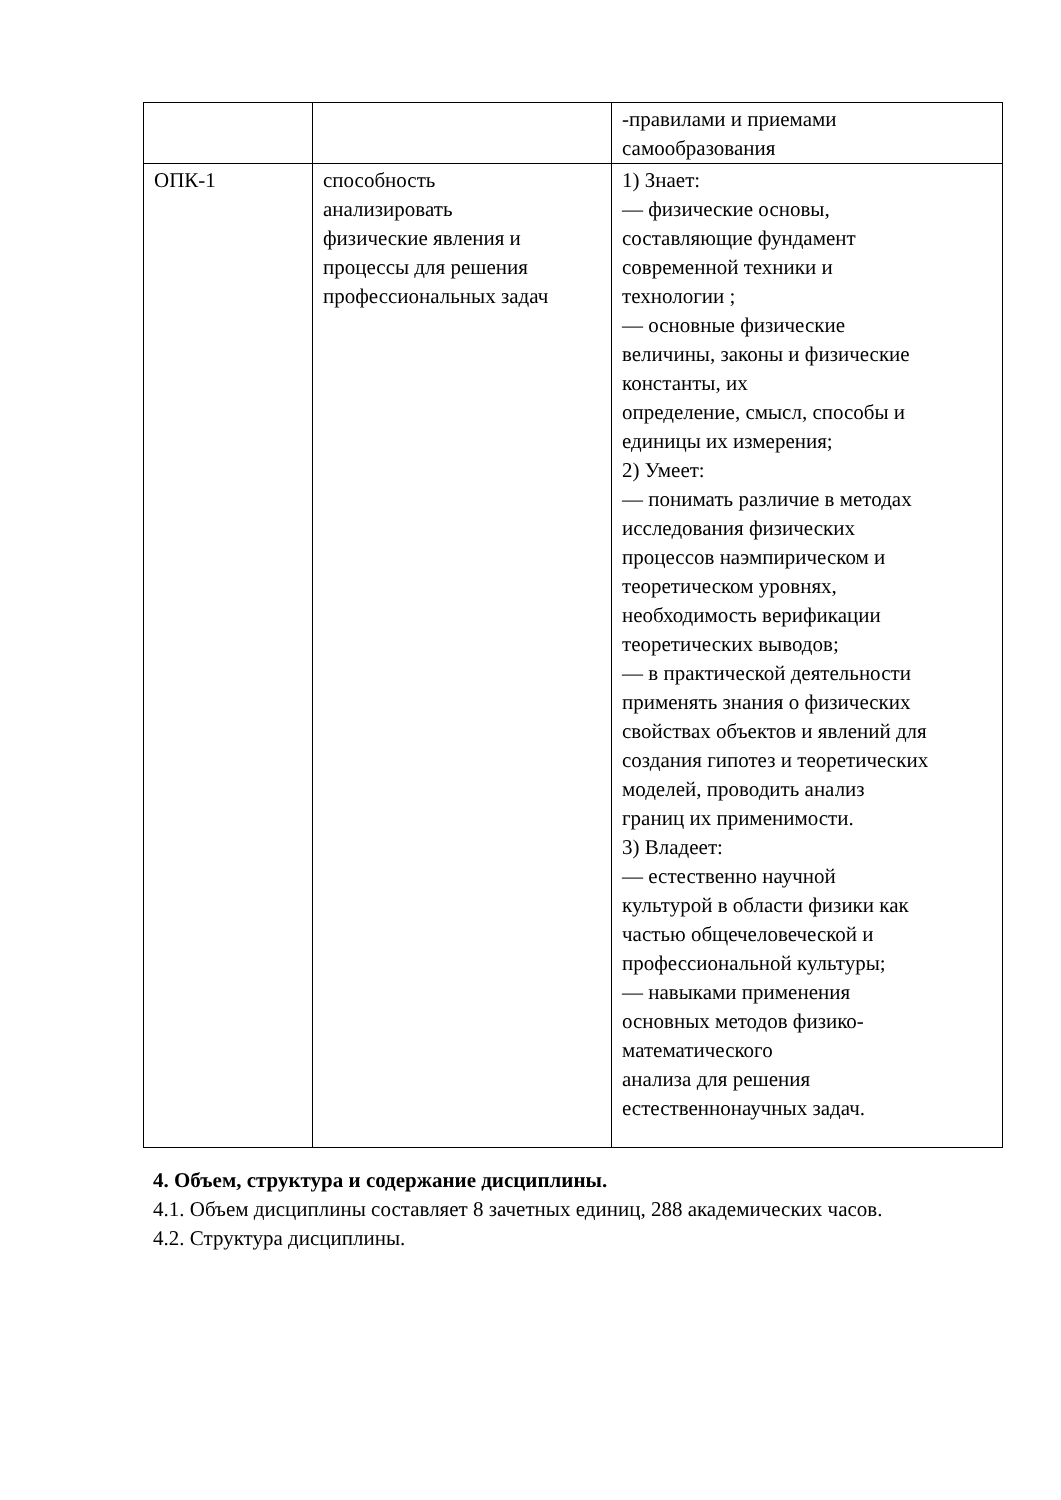| | | -правилами и приемами самообразования |
| ОПК-1 | способность анализировать физические явления и процессы для решения профессиональных задач | 1) Знает: — физические основы, составляющие фундамент современной техники и технологии ; — основные физические величины, законы и физические константы, их определение, смысл, способы и единицы их измерения; 2) Умеет: — понимать различие в методах исследования физических процессов наэмпирическом и теоретическом уровнях, необходимость верификации теоретических выводов; — в практической деятельности применять знания о физических свойствах объектов и явлений для создания гипотез и теоретических моделей, проводить анализ границ их применимости. 3) Владеет: — естественно научной культурой в области физики как частью общечеловеческой и профессиональной культуры; — навыками применения основных методов физико- математического анализа для решения естественнонаучных задач. |
4. Объем, структура и содержание дисциплины.
4.1. Объем дисциплины составляет 8 зачетных единиц, 288 академических часов.
4.2. Структура дисциплины.